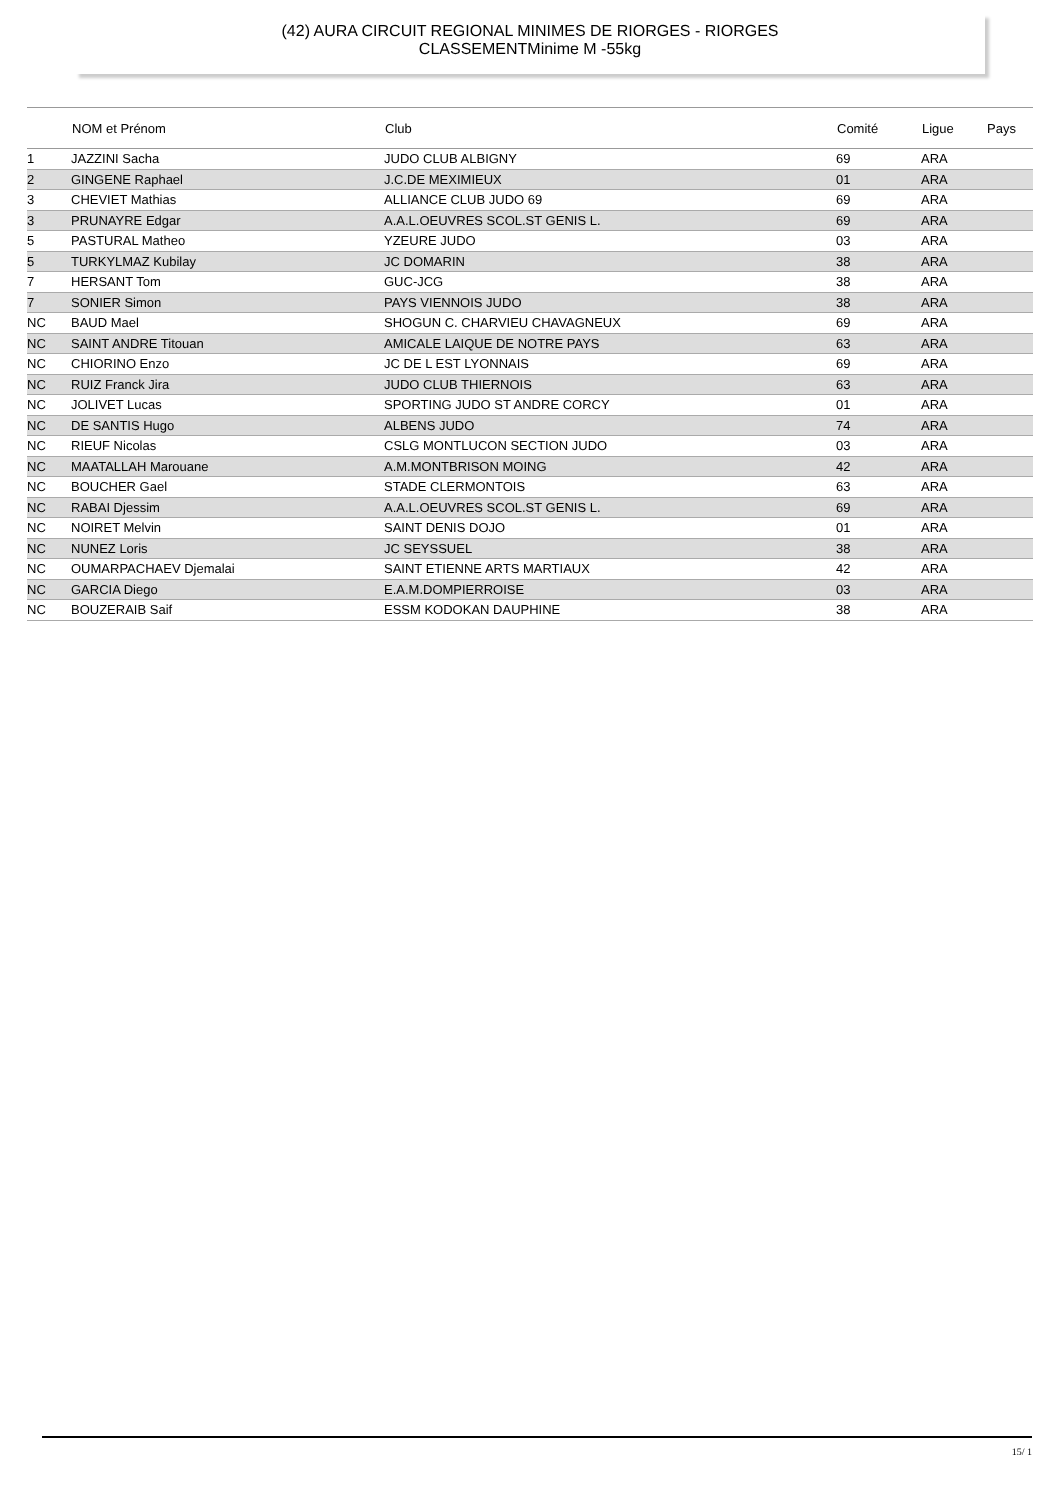(42) AURA CIRCUIT REGIONAL MINIMES DE RIORGES - RIORGES
CLASSEMENTMinime M -55kg
| | NOM et Prénom | Club | Comité | Ligue | Pays |
| --- | --- | --- | --- | --- | --- |
| 1 | JAZZINI Sacha | JUDO CLUB ALBIGNY | 69 | ARA | |
| 2 | GINGENE Raphael | J.C.DE MEXIMIEUX | 01 | ARA | |
| 3 | CHEVIET Mathias | ALLIANCE CLUB JUDO 69 | 69 | ARA | |
| 3 | PRUNAYRE Edgar | A.A.L.OEUVRES SCOL.ST GENIS L. | 69 | ARA | |
| 5 | PASTURAL Matheo | YZEURE JUDO | 03 | ARA | |
| 5 | TURKYLMAZ Kubilay | JC DOMARIN | 38 | ARA | |
| 7 | HERSANT Tom | GUC-JCG | 38 | ARA | |
| 7 | SONIER Simon | PAYS VIENNOIS JUDO | 38 | ARA | |
| NC | BAUD Mael | SHOGUN C. CHARVIEU CHAVAGNEUX | 69 | ARA | |
| NC | SAINT ANDRE Titouan | AMICALE LAIQUE DE NOTRE PAYS | 63 | ARA | |
| NC | CHIORINO Enzo | JC DE L EST LYONNAIS | 69 | ARA | |
| NC | RUIZ Franck Jira | JUDO CLUB THIERNOIS | 63 | ARA | |
| NC | JOLIVET Lucas | SPORTING JUDO ST ANDRE CORCY | 01 | ARA | |
| NC | DE SANTIS Hugo | ALBENS JUDO | 74 | ARA | |
| NC | RIEUF Nicolas | CSLG MONTLUCON SECTION JUDO | 03 | ARA | |
| NC | MAATALLAH Marouane | A.M.MONTBRISON MOING | 42 | ARA | |
| NC | BOUCHER Gael | STADE CLERMONTOIS | 63 | ARA | |
| NC | RABAI Djessim | A.A.L.OEUVRES SCOL.ST GENIS L. | 69 | ARA | |
| NC | NOIRET Melvin | SAINT DENIS DOJO | 01 | ARA | |
| NC | NUNEZ Loris | JC SEYSSUEL | 38 | ARA | |
| NC | OUMARPACHAEV Djemalai | SAINT ETIENNE ARTS MARTIAUX | 42 | ARA | |
| NC | GARCIA Diego | E.A.M.DOMPIERROISE | 03 | ARA | |
| NC | BOUZERAIB Saif | ESSM KODOKAN DAUPHINE | 38 | ARA | |
15/ 1